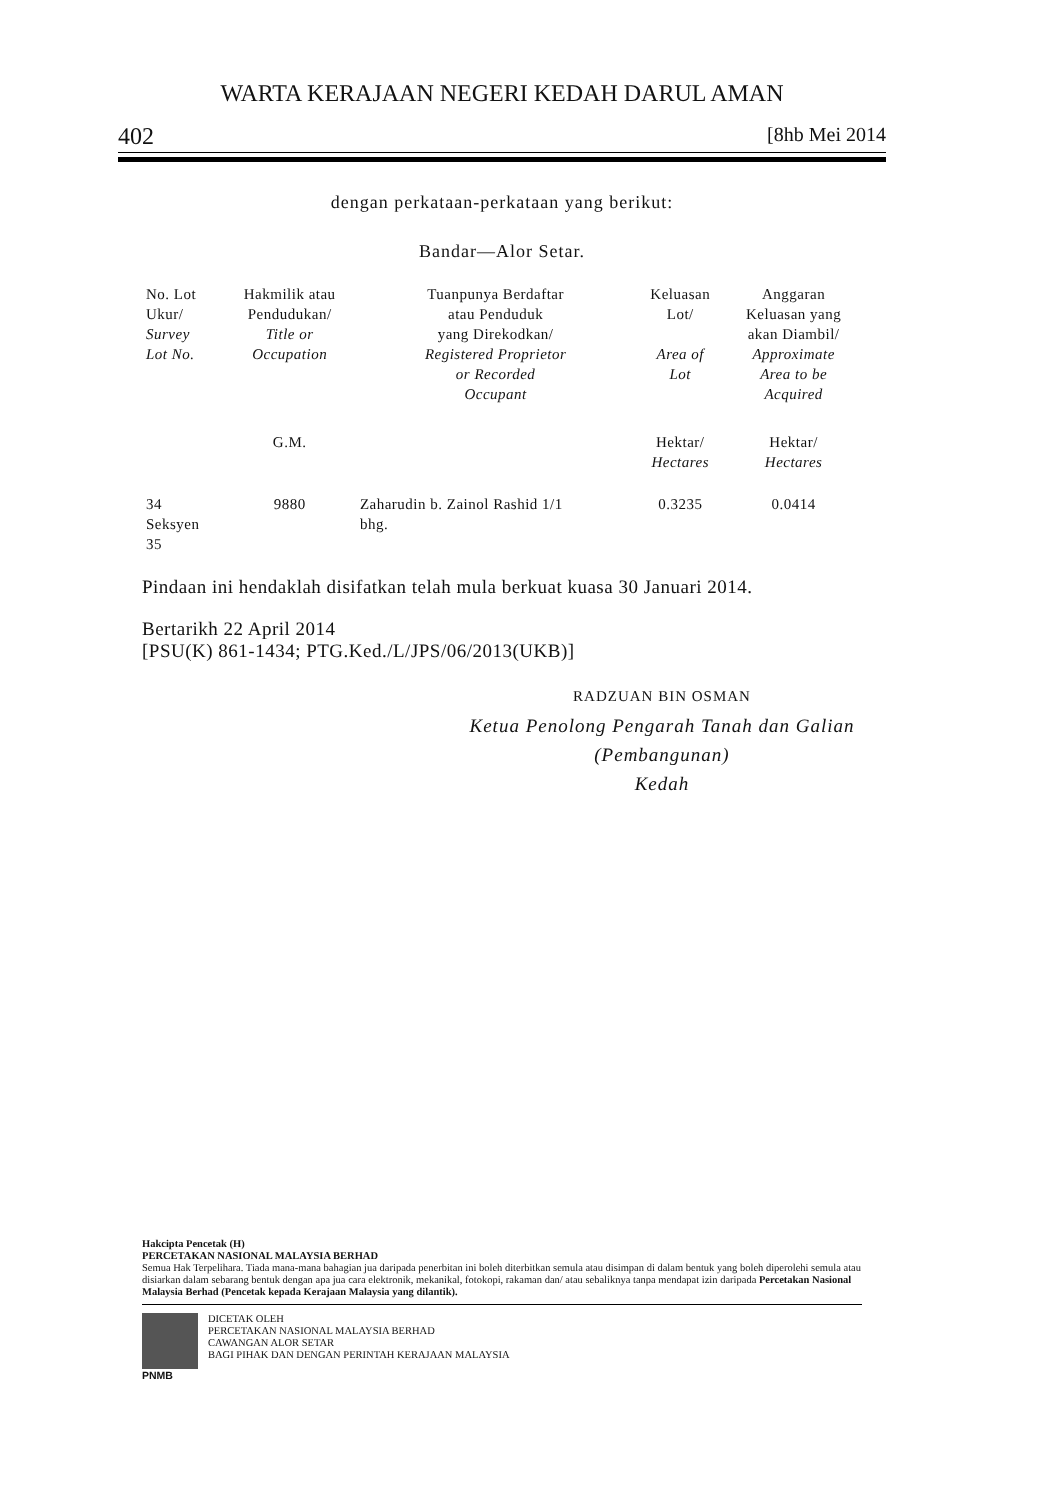WARTA KERAJAAN NEGERI KEDAH DARUL AMAN
402 [8hb Mei 2014
dengan perkataan-perkataan yang berikut:
Bandar—Alor Setar.
| No. Lot Ukur/ Survey Lot No. | Hakmilik atau Pendudukan/ Title or Occupation | Tuanpunya Berdaftar atau Penduduk yang Direkodkan/ Registered Proprietor or Recorded Occupant | Keluasan Lot/ Area of Lot | Anggaran Keluasan yang akan Diambil/ Approximate Area to be Acquired |
| --- | --- | --- | --- | --- |
| | G.M. | | Hektar/ Hectares | Hektar/ Hectares |
| 34 Seksyen 35 | 9880 | Zaharudin b. Zainol Rashid 1/1 bhg. | 0.3235 | 0.0414 |
Pindaan ini hendaklah disifatkan telah mula berkuat kuasa 30 Januari 2014.
Bertarikh 22 April 2014
[PSU(K) 861-1434; PTG.Ked./L/JPS/06/2013(UKB)]
RADZUAN BIN OSMAN
Ketua Penolong Pengarah Tanah dan Galian
(Pembangunan)
Kedah
Hakcipta Pencetak (H)
PERCETAKAN NASIONAL MALAYSIA BERHAD
Semua Hak Terpelihara. Tiada mana-mana bahagian jua daripada penerbitan ini boleh diterbitkan semula atau disimpan di dalam bentuk yang boleh diperolehi semula atau disiarkan dalam sebarang bentuk dengan apa jua cara elektronik, mekanikal, fotokopi, rakaman dan/ atau sebaliknya tanpa mendapat izin daripada Percetakan Nasional Malaysia Berhad (Pencetak kepada Kerajaan Malaysia yang dilantik).
PNMB DICETAK OLEH
PERCETAKAN NASIONAL MALAYSIA BERHAD
CAWANGAN ALOR SETAR
BAGI PIHAK DAN DENGAN PERINTAH KERAJAAN MALAYSIA